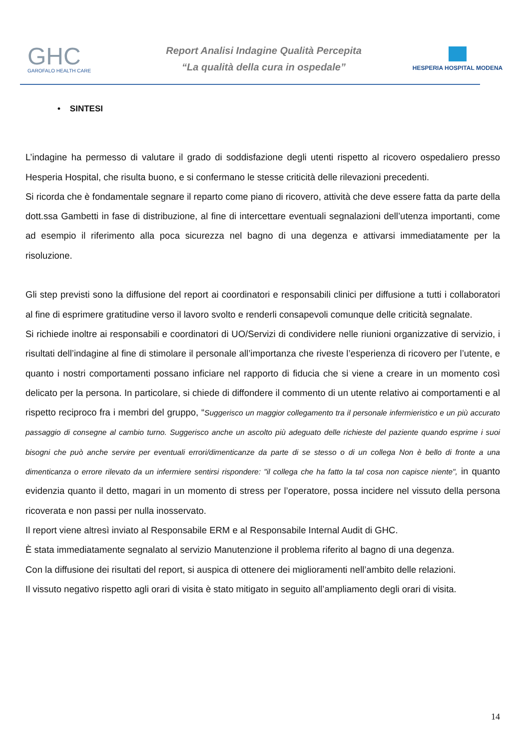GHC
GAROFALO HEALTH CARE
Report Analisi Indagine Qualità Percepita
“La qualità della cura in ospedale”
HESPERIA HOSPITAL MODENA
• SINTESI
L’indagine ha permesso di valutare il grado di soddisfazione degli utenti rispetto al ricovero ospedaliero presso Hesperia Hospital, che risulta buono, e si confermano le stesse criticità delle rilevazioni precedenti.
Si ricorda che è fondamentale segnare il reparto come piano di ricovero, attività che deve essere fatta da parte della dott.ssa Gambetti in fase di distribuzione, al fine di intercettare eventuali segnalazioni dell’utenza importanti, come ad esempio il riferimento alla poca sicurezza nel bagno di una degenza e attivarsi immediatamente per la risoluzione.
Gli step previsti sono la diffusione del report ai coordinatori e responsabili clinici per diffusione a tutti i collaboratori al fine di esprimere gratitudine verso il lavoro svolto e renderli consapevoli comunque delle criticità segnalate.
Si richiede inoltre ai responsabili e coordinatori di UO/Servizi di condividere nelle riunioni organizzative di servizio, i risultati dell’indagine al fine di stimolare il personale all’importanza che riveste l’esperienza di ricovero per l’utente, e quanto i nostri comportamenti possano inficiare nel rapporto di fiducia che si viene a creare in un momento così delicato per la persona. In particolare, si chiede di diffondere il commento di un utente relativo ai comportamenti e al rispetto reciproco fra i membri del gruppo, “Suggerisco un maggior collegamento tra il personale infermieristico e un più accurato passaggio di consegne al cambio turno. Suggerisco anche un ascolto più adeguato delle richieste del paziente quando esprime i suoi bisogni che può anche servire per eventuali errori/dimenticanze da parte di se stesso o di un collega Non è bello di fronte a una dimenticanza o errore rilevato da un infermiere sentirsi rispondere: "il collega che ha fatto la tal cosa non capisce niente", in quanto evidenzia quanto il detto, magari in un momento di stress per l’operatore, possa incidere nel vissuto della persona ricoverata e non passi per nulla inosservato.
Il report viene altresì inviato al Responsabile ERM e al Responsabile Internal Audit di GHC.
È stata immediatamente segnalato al servizio Manutenzione il problema riferito al bagno di una degenza.
Con la diffusione dei risultati del report, si auspica di ottenere dei miglioramenti nell’ambito delle relazioni.
Il vissuto negativo rispetto agli orari di visita è stato mitigato in seguito all’ampliamento degli orari di visita.
14